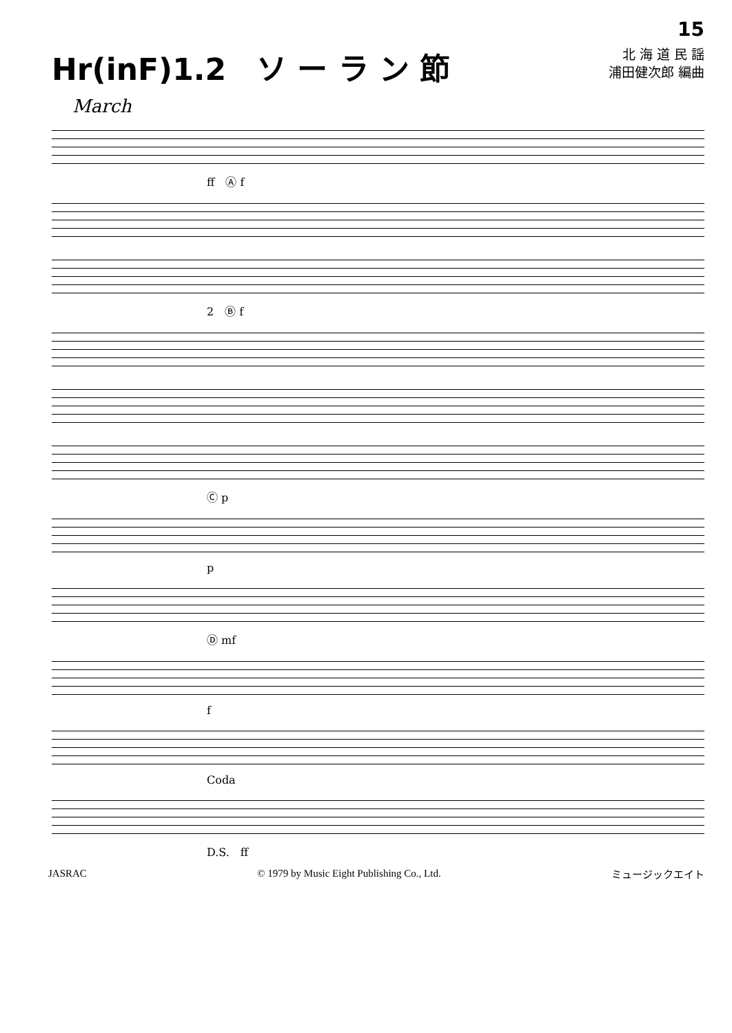Hr(inF)1.2　ソ ー ラ ン 節
15
北 海 道 民 謡
浦田健次郎 編曲
March
ff　Ⓐ f
2　Ⓑ f
Ⓒ p
p
Ⓓ mf
f
Coda
D.S.　ff
JASRAC © 1979 by Music Eight Publishing Co., Ltd. ミュージックエイト